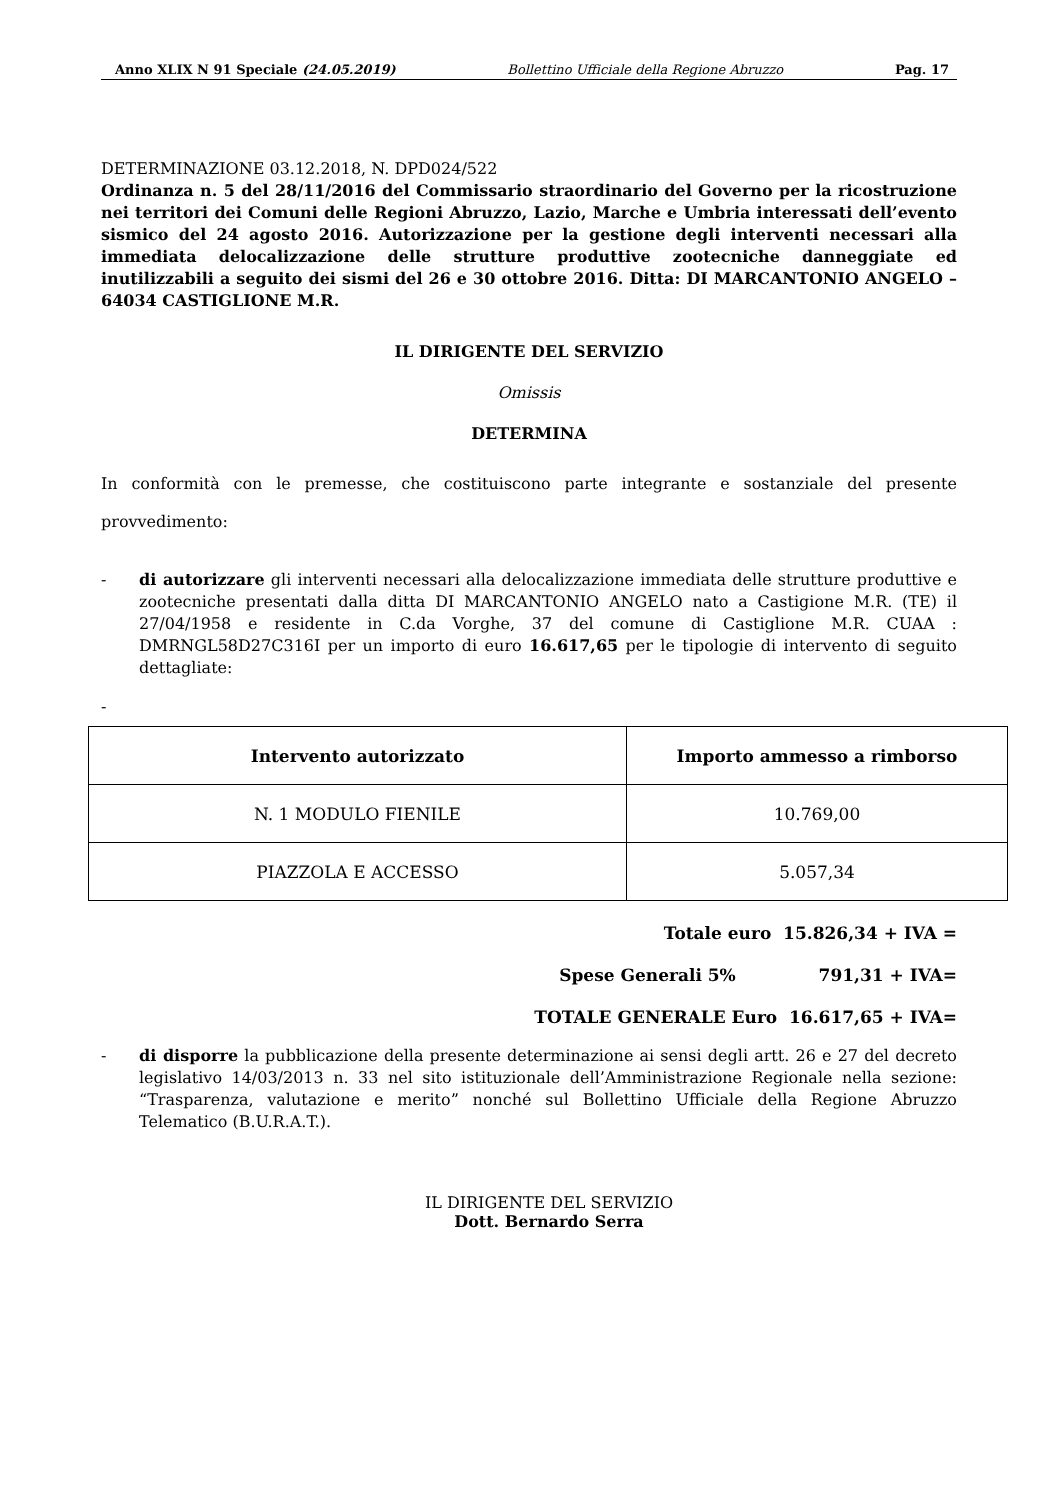Anno XLIX N 91 Speciale (24.05.2019) Bollettino Ufficiale della Regione Abruzzo Pag. 17
DETERMINAZIONE 03.12.2018, N. DPD024/522
Ordinanza n. 5 del 28/11/2016 del Commissario straordinario del Governo per la ricostruzione nei territori dei Comuni delle Regioni Abruzzo, Lazio, Marche e Umbria interessati dell’evento sismico del 24 agosto 2016. Autorizzazione per la gestione degli interventi necessari alla immediata delocalizzazione delle strutture produttive zootecniche danneggiate ed inutilizzabili a seguito dei sismi del 26 e 30 ottobre 2016. Ditta: DI MARCANTONIO ANGELO – 64034 CASTIGLIONE M.R.
IL DIRIGENTE DEL SERVIZIO
Omissis
DETERMINA
In conformità con le premesse, che costituiscono parte integrante e sostanziale del presente provvedimento:
- di autorizzare gli interventi necessari alla delocalizzazione immediata delle strutture produttive e zootecniche presentati dalla ditta DI MARCANTONIO ANGELO nato a Castigione M.R. (TE) il 27/04/1958 e residente in C.da Vorghe, 37 del comune di Castiglione M.R. CUAA : DMRNGL58D27C316I per un importo di euro 16.617,65 per le tipologie di intervento di seguito dettagliate:
-
| Intervento autorizzato | Importo ammesso a rimborso |
| --- | --- |
| N. 1 MODULO FIENILE | 10.769,00 |
| PIAZZOLA E ACCESSO | 5.057,34 |
Totale euro 15.826,34 + IVA =
Spese Generali 5% 791,31 + IVA=
TOTALE GENERALE Euro 16.617,65 + IVA=
- di disporre la pubblicazione della presente determinazione ai sensi degli artt. 26 e 27 del decreto legislativo 14/03/2013 n. 33 nel sito istituzionale dell’Amministrazione Regionale nella sezione: “Trasparenza, valutazione e merito” nonché sul Bollettino Ufficiale della Regione Abruzzo Telematico (B.U.R.A.T.).
IL DIRIGENTE DEL SERVIZIO
Dott. Bernardo Serra